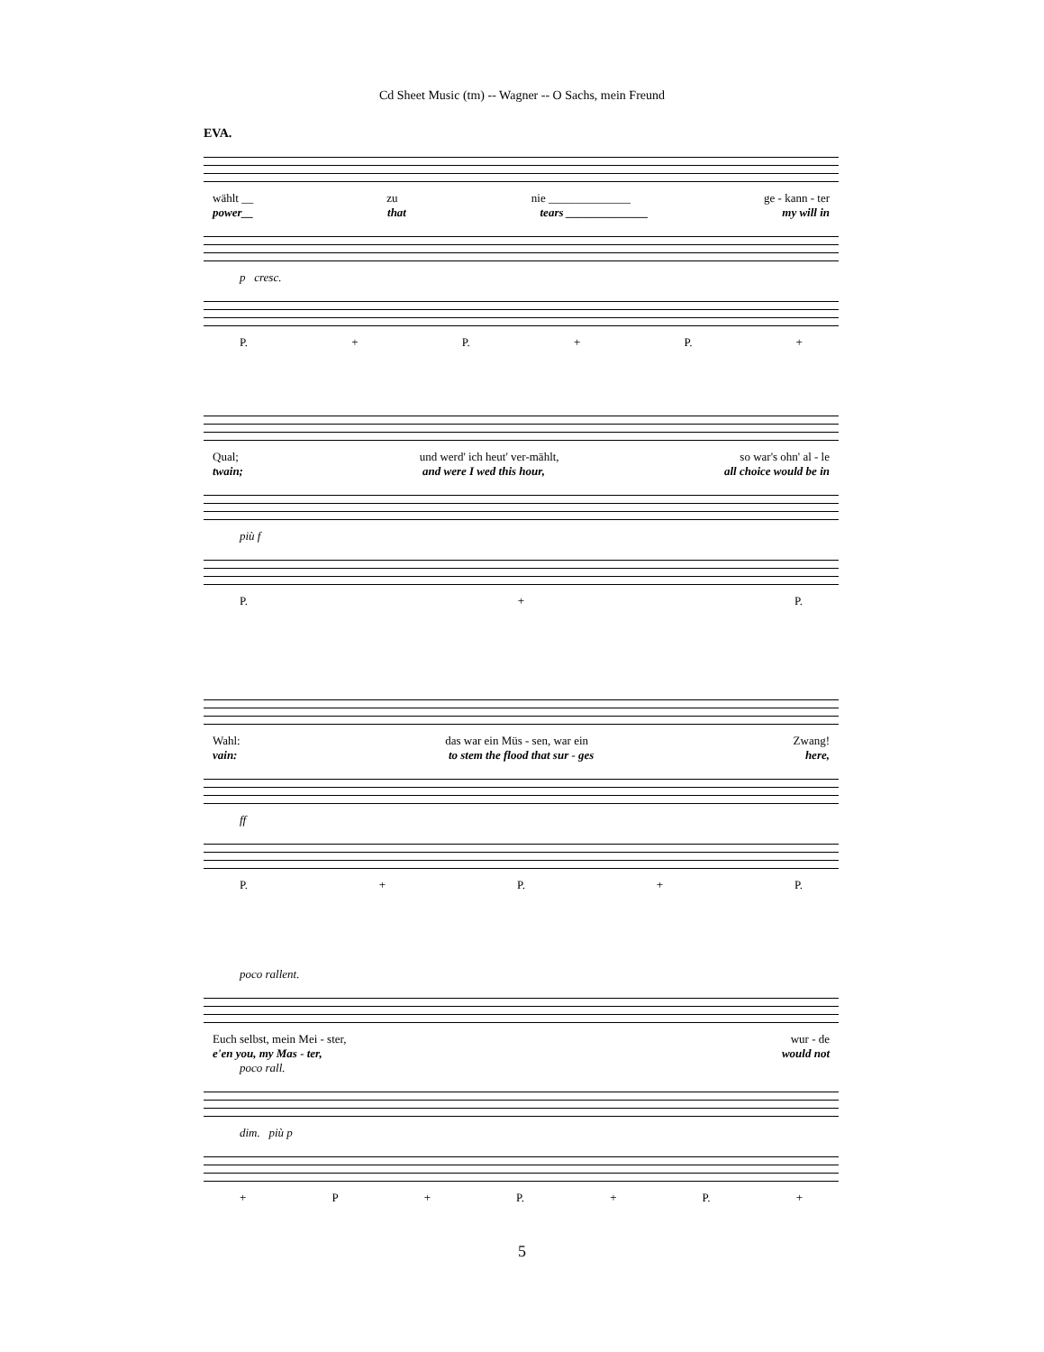Cd Sheet Music (tm) -- Wagner -- O Sachs, mein Freund
EVA.
wählt __ zu nie ______________ ge - kann - ter
power__ that tears ______________ my will in
p cresc.
P. + P. + P. +
Qual; und werd' ich heut' ver-mählt, so war's ohn' al - le
twain; and were I wed this hour, all choice would be in
più f
P. + P.
Wahl: das war ein Müs - sen, war ein Zwang!
vain: to stem the flood that sur - ges here,
ff
P. + P. + P.
poco rallent.
Euch selbst, mein Mei - ster, wur - de
e'en you, my Mas - ter, would not
poco rall.
dim. più p
+ P + P. + P. +
5